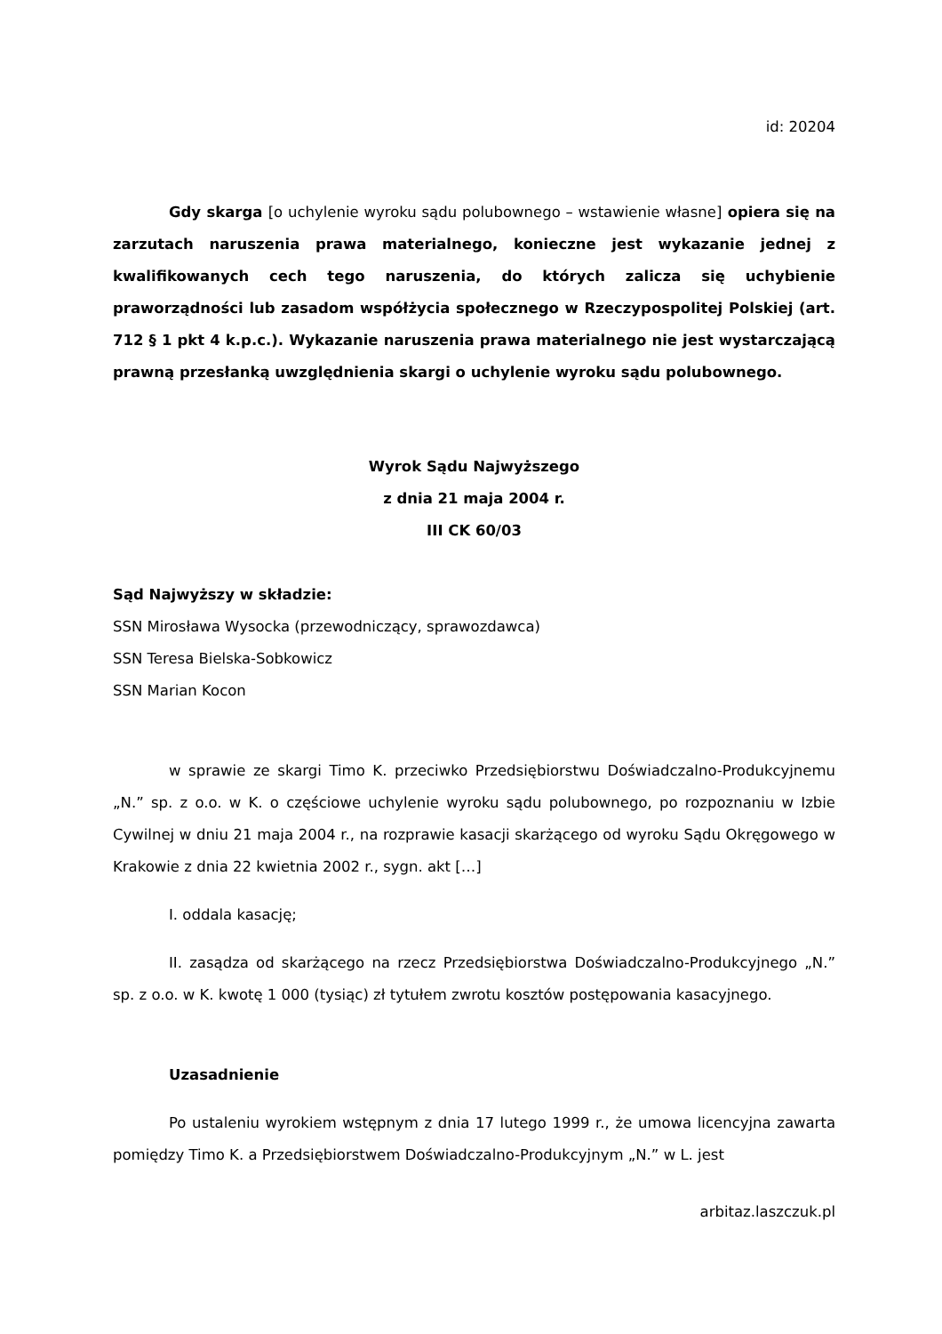id: 20204
Gdy skarga [o uchylenie wyroku sądu polubownego – wstawienie własne] opiera się na zarzutach naruszenia prawa materialnego, konieczne jest wykazanie jednej z kwalifikowanych cech tego naruszenia, do których zalicza się uchybienie praworządności lub zasadom współżycia społecznego w Rzeczypospolitej Polskiej (art. 712 § 1 pkt 4 k.p.c.). Wykazanie naruszenia prawa materialnego nie jest wystarczającą prawną przesłanką uwzględnienia skargi o uchylenie wyroku sądu polubownego.
Wyrok Sądu Najwyższego
z dnia 21 maja 2004 r.
III CK 60/03
Sąd Najwyższy w składzie:
SSN Mirosława Wysocka (przewodniczący, sprawozdawca)
SSN Teresa Bielska-Sobkowicz
SSN Marian Kocon
w sprawie ze skargi Timo K. przeciwko Przedsiębiorstwu Doświadczalno-Produkcyjnemu „N.” sp. z o.o. w K. o częściowe uchylenie wyroku sądu polubownego, po rozpoznaniu w Izbie Cywilnej w dniu 21 maja 2004 r., na rozprawie kasacji skarżącego od wyroku Sądu Okręgowego w Krakowie z dnia 22 kwietnia 2002 r., sygn. akt […]
I. oddala kasację;
II. zasądza od skarżącego na rzecz Przedsiębiorstwa Doświadczalno-Produkcyjnego „N.” sp. z o.o. w K. kwotę 1 000 (tysiąc) zł tytułem zwrotu kosztów postępowania kasacyjnego.
Uzasadnienie
Po ustaleniu wyrokiem wstępnym z dnia 17 lutego 1999 r., że umowa licencyjna zawarta pomiędzy Timo K. a Przedsiębiorstwem Doświadczalno-Produkcyjnym „N.” w L. jest
arbitaz.laszczuk.pl